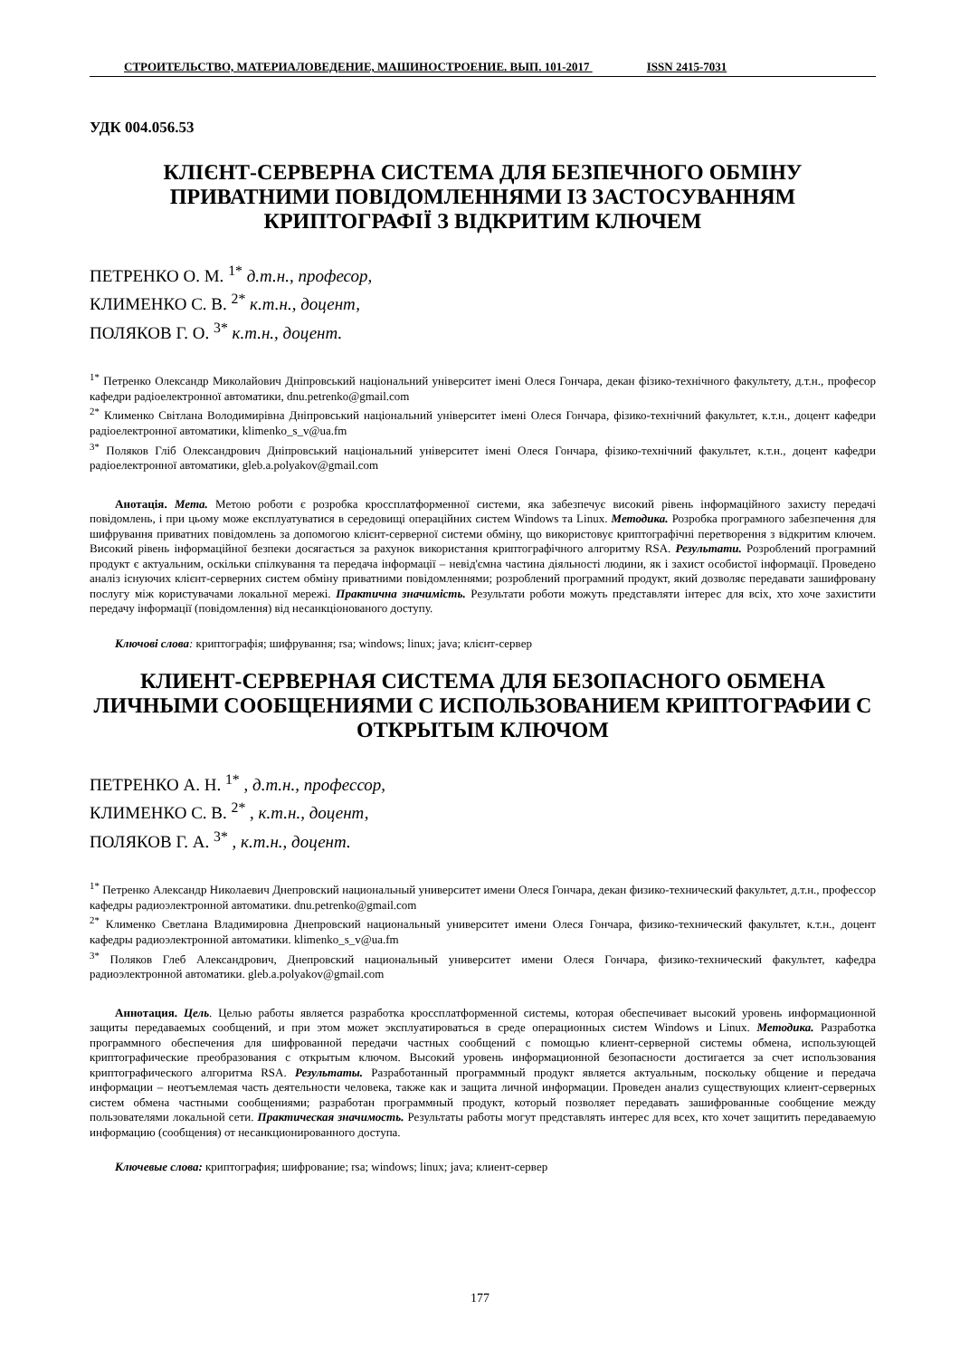СТРОИТЕЛЬСТВО, МАТЕРИАЛОВЕДЕНИЕ, МАШИНОСТРОЕНИЕ. ВЫП. 101-2017 ISSN 2415-7031
УДК 004.056.53
КЛІЄНТ-СЕРВЕРНА СИСТЕМА ДЛЯ БЕЗПЕЧНОГО ОБМІНУ ПРИВАТНИМИ ПОВІДОМЛЕННЯМИ ІЗ ЗАСТОСУВАННЯМ КРИПТОГРАФІЇ З ВІДКРИТИМ КЛЮЧЕМ
ПЕТРЕНКО О. М. <sup>1*</sup> д.т.н., професор,
КЛИМЕНКО С. В. <sup>2*</sup> к.т.н., доцент,
ПОЛЯКОВ Г. О. <sup>3*</sup> к.т.н., доцент.
<sup>1*</sup> Петренко Олександр Миколайович Дніпровський національний університет імені Олеся Гончара, декан фізико-технічного факультету, д.т.н., професор кафедри радіоелектронної автоматики, dnu.petrenko@gmail.com
<sup>2*</sup> Клименко Світлана Володимирівна Дніпровський національний університет імені Олеся Гончара, фізико-технічний факультет, к.т.н., доцент кафедри радіоелектронної автоматики, klimenko_s_v@ua.fm
<sup>3*</sup> Поляков Гліб Олександрович Дніпровський національний університет імені Олеся Гончара, фізико-технічний факультет, к.т.н., доцент кафедри радіоелектронної автоматики, gleb.a.polyakov@gmail.com
Анотація. Мета. Метою роботи є розробка кроссплатформенної системи, яка забезпечує високий рівень інформаційного захисту передачі повідомлень, і при цьому може експлуатуватися в середовищі операційних систем Windows та Linux. Методика. Розробка програмного забезпечення для шифрування приватних повідомлень за допомогою клієнт-серверної системи обміну, що використовує криптографічні перетворення з відкритим ключем. Високий рівень інформаційної безпеки досягається за рахунок використання криптографічного алгоритму RSA. Результати. Розроблений програмний продукт є актуальним, оскільки спілкування та передача інформації – невід'ємна частина діяльності людини, як і захист особистої інформації. Проведено аналіз існуючих клієнт-серверних систем обміну приватними повідомленнями; розроблений програмний продукт, який дозволяє передавати зашифровану послугу між користувачами локальної мережі. Практична значимість. Результати роботи можуть представляти інтерес для всіх, хто хоче захистити передачу інформації (повідомлення) від несанкціонованого доступу.
Ключові слова: криптографія; шифрування; rsa; windows; linux; java; клієнт-сервер
КЛИЕНТ-СЕРВЕРНАЯ СИСТЕМА ДЛЯ БЕЗОПАСНОГО ОБМЕНА ЛИЧНЫМИ СООБЩЕНИЯМИ С ИСПОЛЬЗОВАНИЕМ КРИПТОГРАФИИ С ОТКРЫТЫМ КЛЮЧОМ
ПЕТРЕНКО А. Н. <sup>1*</sup> , д.т.н., профессор,
КЛИМЕНКО С. В. <sup>2*</sup> , к.т.н., доцент,
ПОЛЯКОВ Г. А. <sup>3*</sup> , к.т.н., доцент.
<sup>1*</sup> Петренко Александр Николаевич Днепровский национальный университет имени Олеся Гончара, декан физико-технический факультет, д.т.н., профессор кафедры радиоэлектронной автоматики. dnu.petrenko@gmail.com
<sup>2*</sup> Клименко Светлана Владимировна Днепровский национальный университет имени Олеся Гончара, физико-технический факультет, к.т.н., доцент кафедры радиоэлектронной автоматики. klimenko_s_v@ua.fm
<sup>3*</sup> Поляков Глеб Александрович, Днепровский национальный университет имени Олеся Гончара, физико-технический факультет, кафедра радиоэлектронной автоматики. gleb.a.polyakov@gmail.com
Аннотация. Цель. Целью работы является разработка кроссплатформенной системы, которая обеспечивает высокий уровень информационной защиты передаваемых сообщений, и при этом может эксплуатироваться в среде операционных систем Windows и Linux. Методика. Разработка программного обеспечения для шифрованной передачи частных сообщений с помощью клиент-серверной системы обмена, использующей криптографические преобразования с открытым ключом. Высокий уровень информационной безопасности достигается за счет использования криптографического алгоритма RSA. Результаты. Разработанный программный продукт является актуальным, поскольку общение и передача информации – неотъемлемая часть деятельности человека, также как и защита личной информации. Проведен анализ существующих клиент-серверных систем обмена частными сообщениями; разработан программный продукт, который позволяет передавать зашифрованные сообщение между пользователями локальной сети. Практическая значимость. Результаты работы могут представлять интерес для всех, кто хочет защитить передаваемую информацию (сообщения) от несанкционированного доступа.
Ключевые слова: криптография; шифрование; rsa; windows; linux; java; клиент-сервер
177